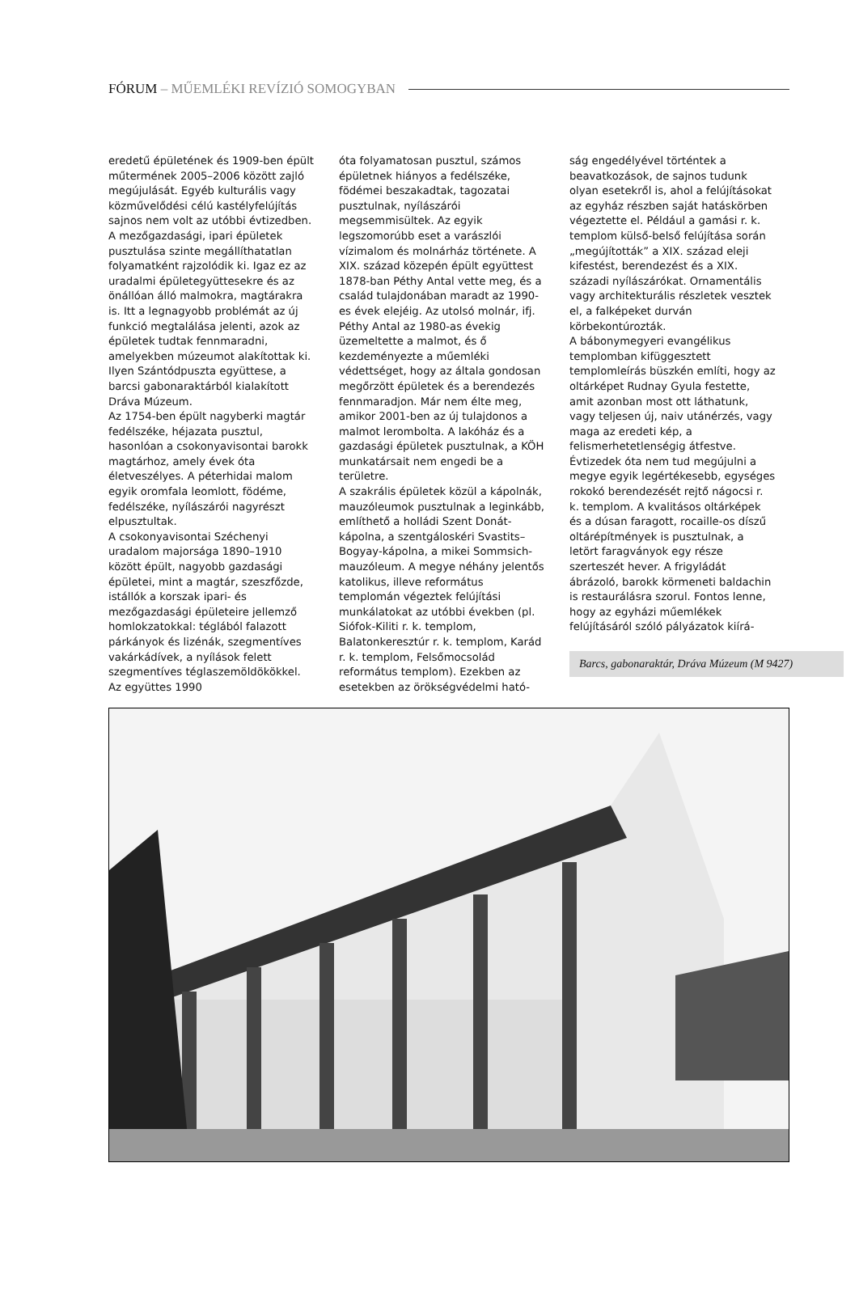FÓRUM – MŰEMLÉKI REVÍZIÓ SOMOGYBAN
eredetű épületének és 1909-ben épült műtermének 2005–2006 között zajló megújulását. Egyéb kulturális vagy közművelődési célú kastélyfelújítás sajnos nem volt az utóbbi évtizedben.
A mezőgazdasági, ipari épületek pusztulása szinte megállíthatatlan folyamatként rajzolódik ki. Igaz ez az uradalmi épületegyüttesekre és az önállóan álló malmokra, magtárakra is. Itt a legnagyobb problémát az új funkció megtalálása jelenti, azok az épületek tudtak fennmaradni, amelyekben múzeumot alakítottak ki. Ilyen Szántódpuszta együttese, a barcsi gabonaraktárból kialakított Dráva Múzeum.
Az 1754-ben épült nagyberki magtár fedélszéke, héjazata pusztul, hasonlóan a csokonyavisontai barokk magtárhoz, amely évek óta életveszélyes. A péterhidai malom egyik oromfala leomlott, födéme, fedélszéke, nyílászárói nagyrészt elpusztultak.
A csokonyavisontai Széchenyi uradalom majorsága 1890–1910 között épült, nagyobb gazdasági épületei, mint a magtár, szeszfőzde, istállók a korszak ipari- és mezőgazdasági épületeire jellemző homlokzatokkal: téglából falazott párkányok és lizénák, szegmentíves vakárkádívek, a nyílások felett szegmentíves téglaszemöldökökkel. Az együttes 1990
óta folyamatosan pusztul, számos épületnek hiányos a fedélszéke, födémei beszakadtak, tagozatai pusztulnak, nyílászárói megsemmisültek. Az egyik legszomorúbb eset a varászlói vízimalom és molnárház története. A XIX. század közepén épült együttest 1878-ban Péthy Antal vette meg, és a család tulajdonában maradt az 1990-es évek elejéig. Az utolsó molnár, ifj. Péthy Antal az 1980-as évekig üzemeltette a malmot, és ő kezdeményezte a műemléki védettséget, hogy az általa gondosan megőrzött épületek és a berendezés fennmaradjon. Már nem élte meg, amikor 2001-ben az új tulajdonos a malmot lerombolta. A lakóház és a gazdasági épületek pusztulnak, a KÖH munkatársait nem engedi be a területre.
A szakrális épületek közül a kápolnák, mauzóleumok pusztulnak a leginkább, említhető a holládi Szent Donát-kápolna, a szentgáloskéri Svastits–Bogyay-kápolna, a mikei Sommsich-mauzóleum. A megye néhány jelentős katolikus, illeve református templomán végeztek felújítási munkálatokat az utóbbi években (pl. Siófok-Kiliti r. k. templom, Balatonkeresztúr r. k. templom, Karád r. k. templom, Felsőmocsolád református templom). Ezekben az esetekben az örökségvédelmi ható-
ság engedélyével történtek a beavatkozások, de sajnos tudunk olyan esetekről is, ahol a felújításokat az egyház részben saját hatáskörben végeztette el. Például a gamási r. k. templom külső-belső felújítása során „megújították” a XIX. század eleji kifestést, berendezést és a XIX. századi nyílászárókat. Ornamentális vagy architekturális részletek vesztek el, a falképeket durván körbekontúrozták.
A bábonymegyeri evangélikus templomban kifüggesztett templomleírás büszkén említi, hogy az oltárképet Rudnay Gyula festette, amit azonban most ott láthatunk, vagy teljesen új, naiv utánérzés, vagy maga az eredeti kép, a felismerhetetlenségig átfestve.
Évtizedek óta nem tud megújulni a megye egyik legértékesebb, egységes rokokó berendezését rejtő nágocsi r. k. templom. A kvalitásos oltárképek és a dúsan faragott, rocaille-os díszű oltárépítmények is pusztulnak, a letört faragványok egy része szerteszét hever. A frigyládát ábrázoló, barokk körmeneti baldachin is restaurálásra szorul. Fontos lenne, hogy az egyházi műemlékek felújításáról szóló pályázatok kiírá-
Barcs, gabonaraktár, Dráva Múzeum (M 9427)